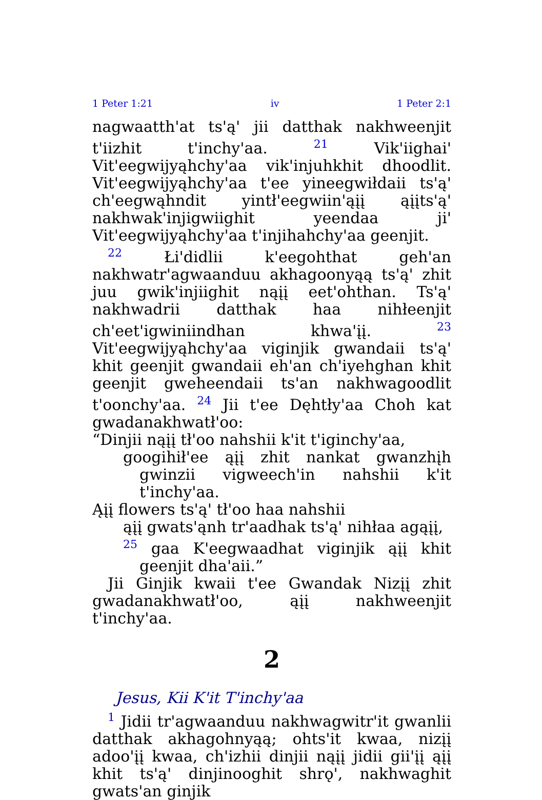1 Peter 1:21 iv 1 Peter 2:1
nagwaatth'at ts'ą' jii datthak nakhweenjit t'iizhit t'inchy'aa. <sup>21</sup> Vik'iighai' Vit'eegwijyąhchy'aa vik'injuhkhit dhoodlit. Vit'eegwijyąhchy'aa t'ee yineegwiłdaii ts'ą' ch'eegwąhndit yintł'eegwiin'ąįį ąįįts'ą' nakhwak'injigwiighit yeendaa ji' Vit'eegwijyąhchy'aa t'injihahchy'aa geenjit.
<sup>22</sup> Łi'didlii k'eegohthat geh'an nakhwatr'agwaanduu akhagoonyąą ts'ą' zhit juu gwik'injiighit nąįį eet'ohthan. Ts'ą' nakhwadrii datthak haa nihłeenjit ch'eet'igwiniindhan khwa'įį. <sup>23</sup> Vit'eegwijyąhchy'aa viginjik gwandaii ts'ą' khit geenjit gwandaii eh'an ch'iyehghan khit geenjit gweheendaii ts'an nakhwagoodlit t'oonchy'aa. <sup>24</sup> Jii t'ee Dęhtły'aa Choh kat gwadanakhwatł'oo:
“Dinjii nąįį tł'oo nahshii k'it t'iginchy'aa,
googihił'ee ąįį zhit nankat gwanzhįh gwinzii vigweech'in nahshii k'it t'inchy'aa.
Ąįį flowers ts'ą' tł'oo haa nahshii
ąįį gwats'ąnh tr'aadhak ts'ą' nihłaa agąįį,
<sup>25</sup> gaa K'eegwaadhat viginjik ąįį khit geenjit dha'aii.”
Jii Ginjik kwaii t'ee Gwandak Nizįį zhit gwadanakhwatł'oo, ąįį nakhweenjit t'inchy'aa.
2
Jesus, Kii K'it T'inchy'aa
<sup>1</sup> Jidii tr'agwaanduu nakhwagwitr'it gwanlii datthak akhagohnyąą; ohts'it kwaa, nizįį adoo'įį kwaa, ch'izhii dinjii nąįį jidii gii'įį ąįį khit ts'ą' dinjinooghit shrǫ', nakhwaghit gwats'an ginjik